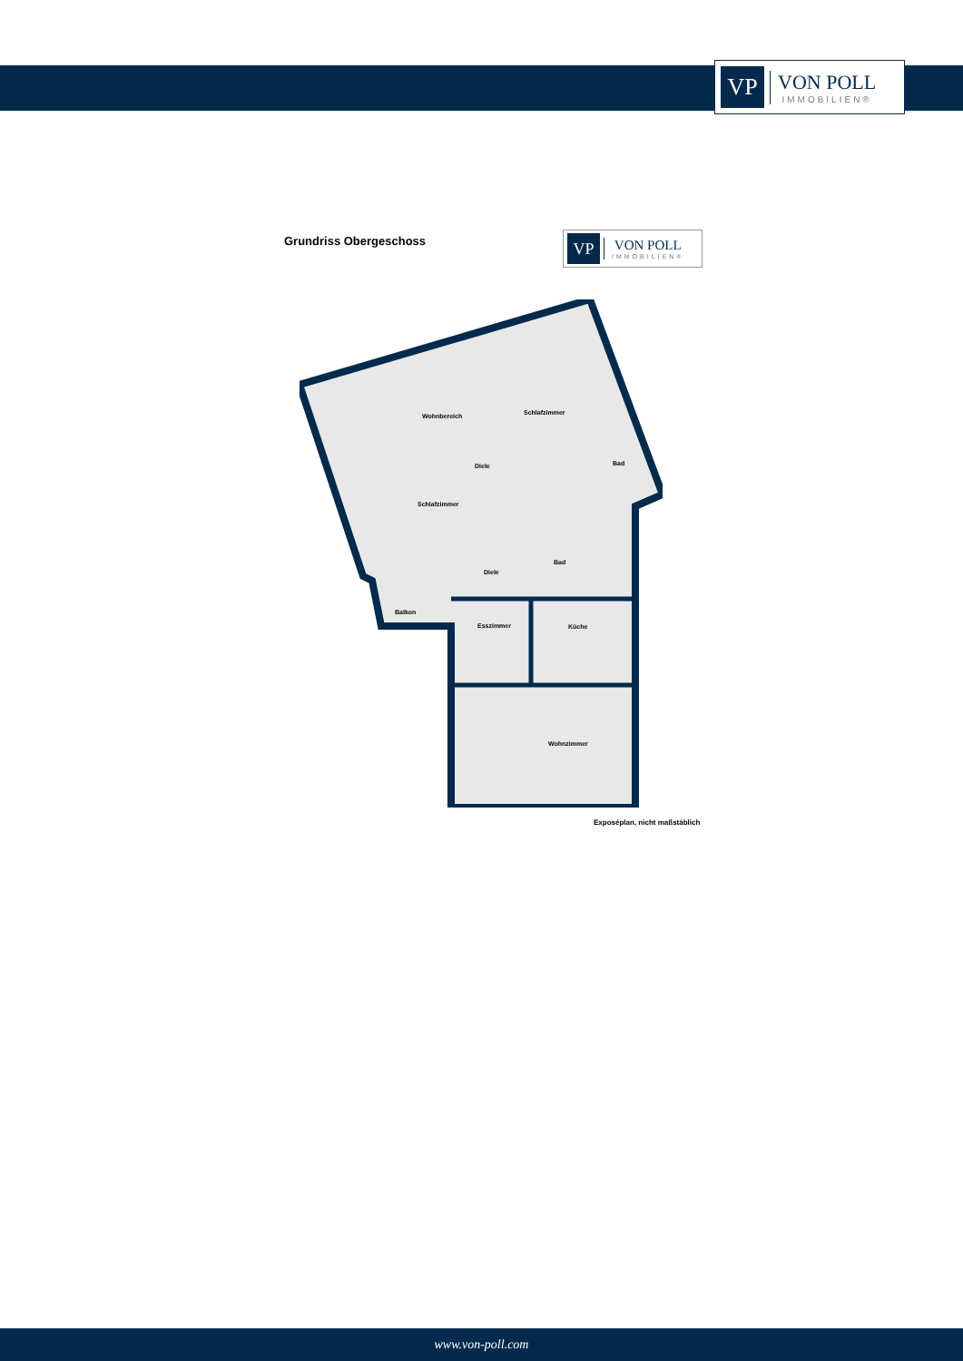VP
VON POLL
IMMOBILIEN®
Grundriss Obergeschoss
VP
VON POLL
IMMOBILIEN®
Wohnbereich
Schlafzimmer
Diele
Bad
Schlafzimmer
Bad
Diele
Balkon
Esszimmer
Küche
Wohnzimmer
Exposéplan, nicht maßstäblich
www.von-poll.com